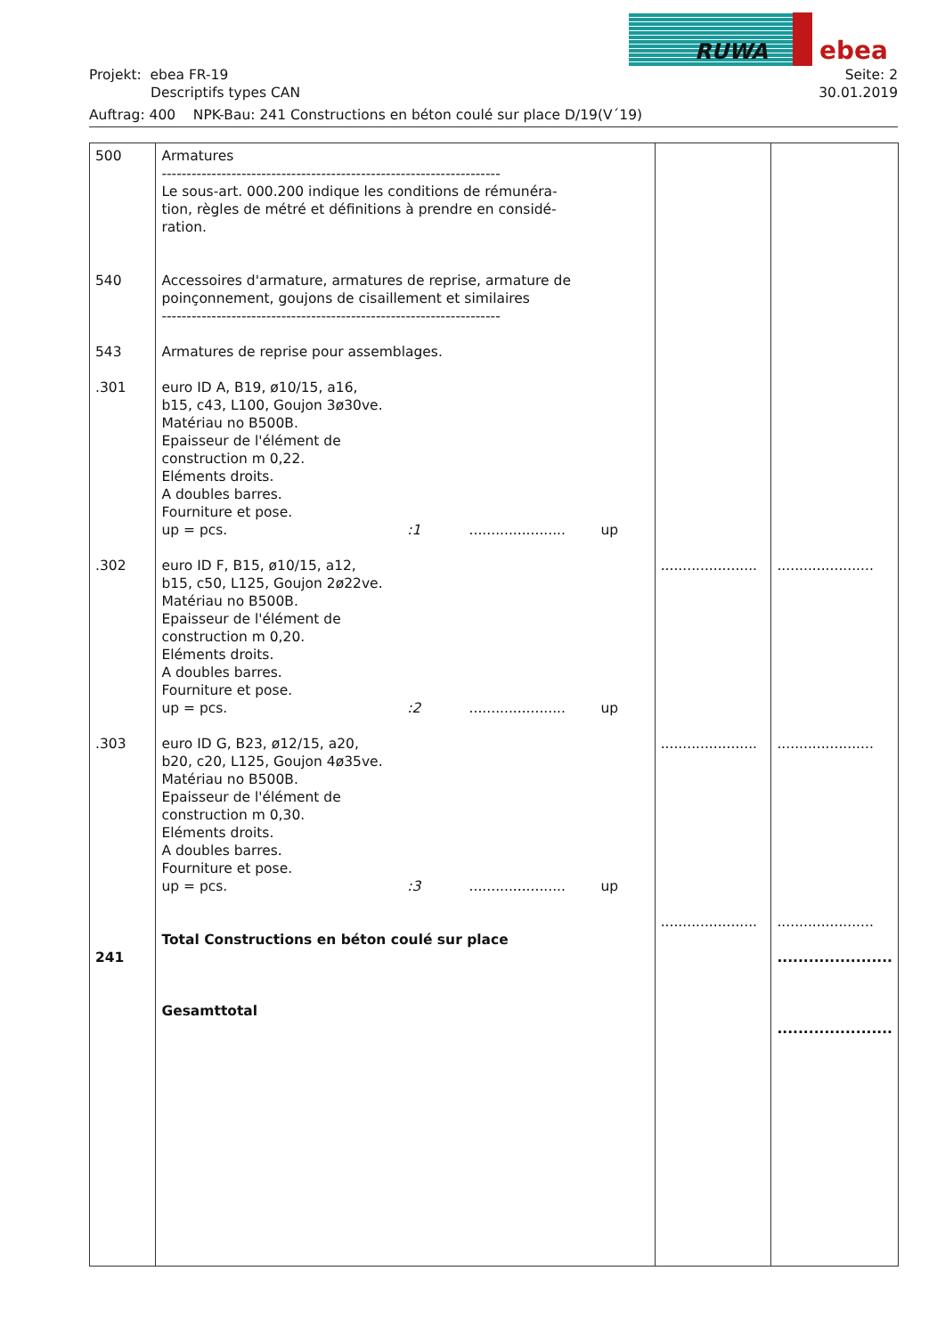RUWA ebea
Projekt: ebea FR-19
Descriptifs types CAN Seite: 2
30.01.2019
Auftrag: 400 NPK-Bau: 241 Constructions en béton coulé sur place D/19(V´19)
| 500 540 543 .301 .302 .303 241 | Armatures -------------------------------------------------------------------- Le sous-art. 000.200 indique les conditions de rémunéra- tion, règles de métré et définitions à prendre en considé- ration. Accessoires d'armature, armatures de reprise, armature de poinçonnement, goujons de cisaillement et similaires -------------------------------------------------------------------- Armatures de reprise pour assemblages. euro ID A, B19, ø10/15, a16, b15, c43, L100, Goujon 3ø30ve. Matériau no B500B. Epaisseur de l'élément de construction m 0,22. Eléments droits. A doubles barres. Fourniture et pose. up = pcs. :1 ...................... up euro ID F, B15, ø10/15, a12, b15, c50, L125, Goujon 2ø22ve. Matériau no B500B. Epaisseur de l'élément de construction m 0,20. Eléments droits. A doubles barres. Fourniture et pose. up = pcs. :2 ...................... up euro ID G, B23, ø12/15, a20, b20, c20, L125, Goujon 4ø35ve. Matériau no B500B. Epaisseur de l'élément de construction m 0,30. Eléments droits. A doubles barres. Fourniture et pose. up = pcs. :3 ...................... up Total Constructions en béton coulé sur place Gesamttotal | ...................... ...................... ...................... | ...................... ...................... ...................... ...................... ...................... |